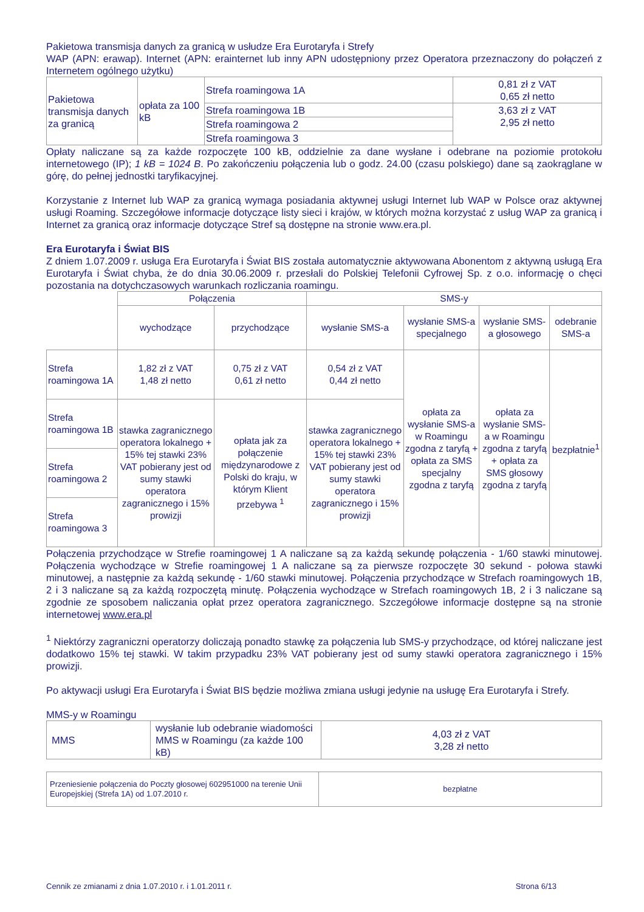Pakietowa transmisja danych za granicą w usłudze Era Eurotaryfa i Strefy
WAP (APN: erawap). Internet (APN: erainternet lub inny APN udostępniony przez Operatora przeznaczony do połączeń z Internetem ogólnego użytku)
| Pakietowa transmisja danych za granicą | opłata za 100 kB | Strefa roamingowa 1A | 0,81 zł z VAT 0,65 zł netto |
| | | Strefa roamingowa 1B | 3,63 zł z VAT 2,95 zł netto |
| | | Strefa roamingowa 2 | |
| | | Strefa roamingowa 3 | |
Opłaty naliczane są za każde rozpoczęte 100 kB, oddzielnie za dane wysłane i odebrane na poziomie protokołu internetowego (IP); 1 kB = 1024 B. Po zakończeniu połączenia lub o godz. 24.00 (czasu polskiego) dane są zaokrąglane w górę, do pełnej jednostki taryfikacyjnej.
Korzystanie z Internet lub WAP za granicą wymaga posiadania aktywnej usługi Internet lub WAP w Polsce oraz aktywnej usługi Roaming. Szczegółowe informacje dotyczące listy sieci i krajów, w których można korzystać z usług WAP za granicą i Internet za granicą oraz informacje dotyczące Stref są dostępne na stronie www.era.pl.
Era Eurotaryfa i Świat BIS
Z dniem 1.07.2009 r. usługa Era Eurotaryfa i Świat BIS została automatycznie aktywowana Abonentom z aktywną usługą Era Eurotaryfa i Świat chyba, że do dnia 30.06.2009 r. przesłali do Polskiej Telefonii Cyfrowej Sp. z o.o. informację o chęci pozostania na dotychczasowych warunkach rozliczania roamingu.
| | Połączenia | | SMS-y | | | |
| | wychodzące | przychodzące | wysłanie SMS-a | wysłanie SMS-a specjalnego | wysłanie SMS-a głosowego | odebranie SMS-a |
| Strefa roamingowa 1A | 1,82 zł z VAT 1,48 zł netto | 0,75 zł z VAT 0,61 zł netto | 0,54 zł z VAT 0,44 zł netto | opłata za wysłanie SMS-a w Roamingu zgodna z taryfą + opłata za SMS specjalny zgodna z taryfą | opłata za wysłanie SMS-a w Roamingu zgodna z taryfą + opłata za SMS głosowy zgodna z taryfą | bezpłatnie<sup>1</sup> |
| Strefa roamingowa 1B | stawka zagranicznego operatora lokalnego + 15% tej stawki 23% VAT pobierany jest od sumy stawki operatora zagranicznego i 15% prowizji | opłata jak za połączenie międzynarodowe z Polski do kraju, w którym Klient przebywa <sup>1</sup> | stawka zagranicznego operatora lokalnego + 15% tej stawki 23% VAT pobierany jest od sumy stawki operatora zagranicznego i 15% prowizji | | | |
| Strefa roamingowa 2 | | | | | | |
| Strefa roamingowa 3 | | | | | | |
Połączenia przychodzące w Strefie roamingowej 1 A naliczane są za każdą sekundę połączenia - 1/60 stawki minutowej. Połączenia wychodzące w Strefie roamingowej 1 A naliczane są za pierwsze rozpoczęte 30 sekund - połowa stawki minutowej, a następnie za każdą sekundę - 1/60 stawki minutowej. Połączenia przychodzące w Strefach roamingowych 1B, 2 i 3 naliczane są za każdą rozpoczętą minutę. Połączenia wychodzące w Strefach roamingowych 1B, 2 i 3 naliczane są zgodnie ze sposobem naliczania opłat przez operatora zagranicznego. Szczegółowe informacje dostępne są na stronie internetowej www.era.pl
<sup>1</sup> Niektórzy zagraniczni operatorzy doliczają ponadto stawkę za połączenia lub SMS-y przychodzące, od której naliczane jest dodatkowo 15% tej stawki. W takim przypadku 23% VAT pobierany jest od sumy stawki operatora zagranicznego i 15% prowizji.
Po aktywacji usługi Era Eurotaryfa i Świat BIS będzie możliwa zmiana usługi jedynie na usługę Era Eurotaryfa i Strefy.
MMS-y w Roamingu
| MMS | wysłanie lub odebranie wiadomości MMS w Roamingu (za każde 100 kB) | 4,03 zł z VAT 3,28 zł netto |
| Przeniesienie połączenia do Poczty głosowej 602951000 na terenie Unii Europejskiej (Strefa 1A) od 1.07.2010 r. | bezpłatne |
Cennik ze zmianami z dnia 1.07.2010 r. i 1.01.2011 r. Strona 6/13